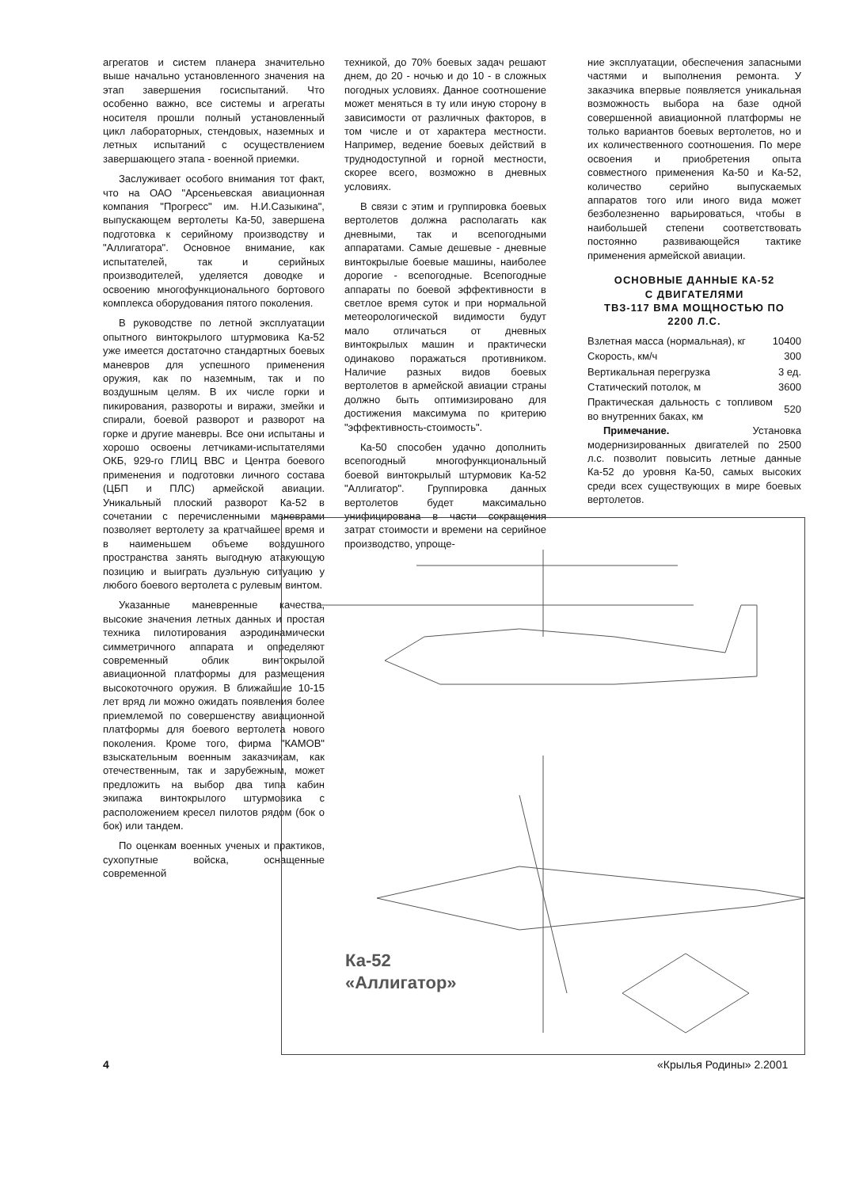агрегатов и систем планера значительно выше начально установленного значения на этап завершения госиспытаний. Что особенно важно, все системы и агрегаты носителя прошли полный установленный цикл лабораторных, стендовых, наземных и летных испытаний с осуществлением завершающего этапа - военной приемки.
Заслуживает особого внимания тот факт, что на ОАО "Арсеньевская авиационная компания "Прогресс" им. Н.И.Сазыкина", выпускающем вертолеты Ка-50, завершена подготовка к серийному производству и "Аллигатора". Основное внимание, как испытателей, так и серийных производителей, уделяется доводке и освоению многофункционального бортового комплекса оборудования пятого поколения.
В руководстве по летной эксплуатации опытного винтокрылого штурмовика Ка-52 уже имеется достаточно стандартных боевых маневров для успешного применения оружия, как по наземным, так и по воздушным целям. В их числе горки и пикирования, развороты и виражи, змейки и спирали, боевой разворот и разворот на горке и другие маневры. Все они испытаны и хорошо освоены летчиками-испытателями ОКБ, 929-го ГЛИЦ ВВС и Центра боевого применения и подготовки личного состава (ЦБП и ПЛС) армейской авиации. Уникальный плоский разворот Ка-52 в сочетании с перечисленными маневрами позволяет вертолету за кратчайшее время и в наименьшем объеме воздушного пространства занять выгодную атакующую позицию и выиграть дуэльную ситуацию у любого боевого вертолета с рулевым винтом.
Указанные маневренные качества, высокие значения летных данных и простая техника пилотирования аэродинамически симметричного аппарата и определяют современный облик винтокрылой авиационной платформы для размещения высокоточного оружия. В ближайшие 10-15 лет вряд ли можно ожидать появления более приемлемой по совершенству авиационной платформы для боевого вертолета нового поколения. Кроме того, фирма "КАМОВ" взыскательным военным заказчикам, как отечественным, так и зарубежным, может предложить на выбор два типа кабин экипажа винтокрылого штурмовика с расположением кресел пилотов рядом (бок о бок) или тандем.
По оценкам военных ученых и практиков, сухопутные войска, оснащенные современной
техникой, до 70% боевых задач решают днем, до 20 - ночью и до 10 - в сложных погодных условиях. Данное соотношение может меняться в ту или иную сторону в зависимости от различных факторов, в том числе и от характера местности. Например, ведение боевых действий в труднодоступной и горной местности, скорее всего, возможно в дневных условиях.
В связи с этим и группировка боевых вертолетов должна располагать как дневными, так и всепогодными аппаратами. Самые дешевые - дневные винтокрылые боевые машины, наиболее дорогие - всепогодные. Всепогодные аппараты по боевой эффективности в светлое время суток и при нормальной метеорологической видимости будут мало отличаться от дневных винтокрылых машин и практически одинаково поражаться противником. Наличие разных видов боевых вертолетов в армейской авиации страны должно быть оптимизировано для достижения максимума по критерию "эффективность-стоимость".
Ка-50 способен удачно дополнить всепогодный многофункциональный боевой винтокрылый штурмовик Ка-52 "Аллигатор". Группировка данных вертолетов будет максимально унифицирована в части сокращения затрат стоимости и времени на серийное производство, упроще-
ние эксплуатации, обеспечения запасными частями и выполнения ремонта. У заказчика впервые появляется уникальная возможность выбора на базе одной совершенной авиационной платформы не только вариантов боевых вертолетов, но и их количественного соотношения. По мере освоения и приобретения опыта совместного применения Ка-50 и Ка-52, количество серийно выпускаемых аппаратов того или иного вида может безболезненно варьироваться, чтобы в наибольшей степени соответствовать постоянно развивающейся тактике применения армейской авиации.
ОСНОВНЫЕ ДАННЫЕ КА-52
С ДВИГАТЕЛЯМИ
ТВЗ-117 ВМА МОЩНОСТЬЮ ПО
2200 Л.С.
| Взлетная масса (нормальная), кг | 10400 |
| Скорость, км/ч | 300 |
| Вертикальная перегрузка | 3 ед. |
| Статический потолок, м | 3600 |
| Практическая дальность с топливом во внутренних баках, км | 520 |
Примечание. Установка модернизированных двигателей по 2500 л.с. позволит повысить летные данные Ка-52 до уровня Ка-50, самых высоких среди всех существующих в мире боевых вертолетов.
Ка-52
«Аллигатор»
4 «Крылья Родины» 2.2001